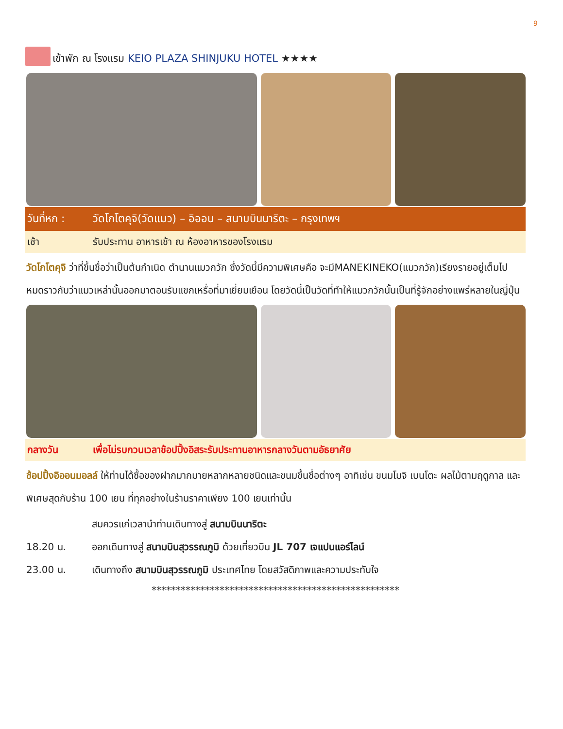9
เข้าพัก ณ โรงแรม KEIO PLAZA SHINJUKU HOTEL ★★★★
วันที่หก : วัดโกโตคุจิ(วัดแมว) – อิออน – สนามบินนาริตะ – กรุงเทพฯ
เช้า รับประทาน อาหารเช้า ณ ห้องอาหารของโรงแรม
วัดโกโตคุจิ ว่าที่ขึ้นชื่อว่าเป็นต้นกำเนิด ตำนานแมวกวัก ซึ่งวัดนี้มีความพิเศษคือ จะมีMANEKINEKO(แมวกวัก)เรียงรายอยู่เต็มไปหมดราวกับว่าแมวเหล่านั้นออกมาตอนรับแขกเหรื่อที่มาเยี่ยมเยือน โดยวัดนี้เป็นวัดที่ทำให้แมวกวักนั้นเป็นที่รู้จักอย่างแพร่หลายในญี่ปุ่น
กลางวัน เพื่อไม่รบกวนเวลาช้อปปิ้งอิสระรับประทานอาหารกลางวันตามอัธยาศัย
ช้อปปิ้งอิออนมอลล์ ให้ท่านได้ซื้อของฝากมากมายหลากหลายชนิดและขนมขึ้นชื่อต่างๆ อาทิเช่น ขนมโมจิ เบนโตะ ผลไม้ตามฤดูกาล และพิเศษสุดกับร้าน 100 เยน ที่ทุกอย่างในร้านราคาเพียง 100 เยนเท่านั้น
สมควรแก่เวลานำท่านเดินทางสู่ สนามบินนาริตะ
18.20 น. ออกเดินทางสู่ สนามบินสุวรรณภูมิ ด้วยเที่ยวบิน JL 707 เจแปนแอร์ไลน์
23.00 น. เดินทางถึง สนามบินสุวรรณภูมิ ประเทศไทย โดยสวัสดิภาพและความประทับใจ
***************************************************